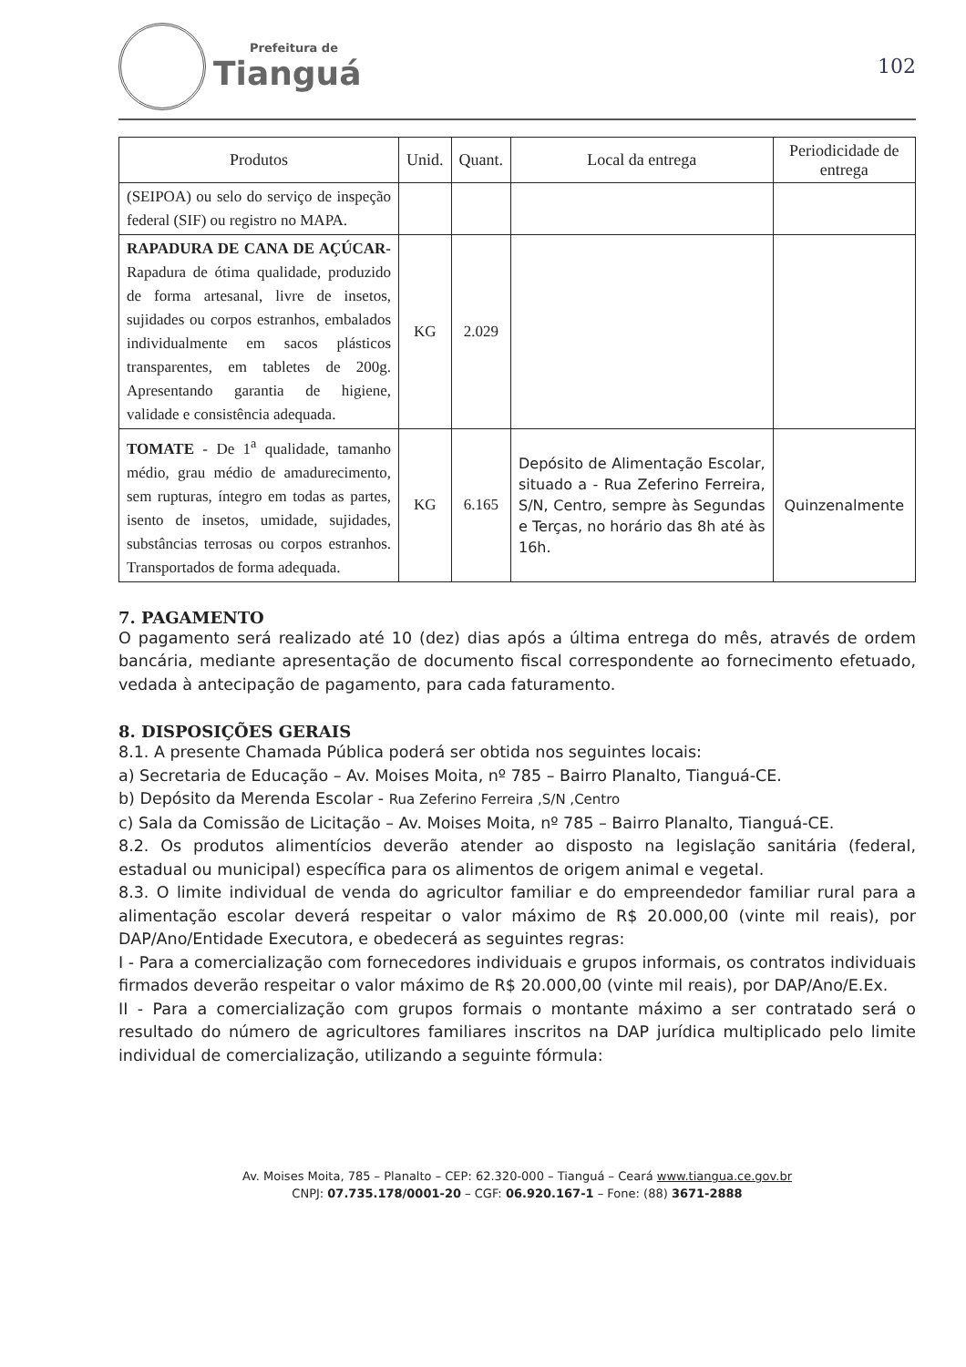Prefeitura de
Tianguá
102
| Produtos | Unid. | Quant. | Local da entrega | Periodicidade de entrega |
| --- | --- | --- | --- | --- |
| (SEIPOA) ou selo do serviço de inspeção federal (SIF) ou registro no MAPA. | | | | |
| RAPADURA DE CANA DE AÇÚCAR- Rapadura de ótima qualidade, produzido de forma artesanal, livre de insetos, sujidades ou corpos estranhos, embalados individualmente em sacos plásticos transparentes, em tabletes de 200g. Apresentando garantia de higiene, validade e consistência adequada. | KG | 2.029 | | |
| TOMATE - De 1<sup>a</sup> qualidade, tamanho médio, grau médio de amadurecimento, sem rupturas, íntegro em todas as partes, isento de insetos, umidade, sujidades, substâncias terrosas ou corpos estranhos. Transportados de forma adequada. | KG | 6.165 | Depósito de Alimentação Escolar, situado a - Rua Zeferino Ferreira, S/N, Centro, sempre às Segundas e Terças, no horário das 8h até às 16h. | Quinzenalmente |
7. PAGAMENTO
O pagamento será realizado até 10 (dez) dias após a última entrega do mês, através de ordem bancária, mediante apresentação de documento fiscal correspondente ao fornecimento efetuado, vedada à antecipação de pagamento, para cada faturamento.
8. DISPOSIÇÕES GERAIS
8.1. A presente Chamada Pública poderá ser obtida nos seguintes locais:
a) Secretaria de Educação – Av. Moises Moita, nº 785 – Bairro Planalto, Tianguá-CE.
b) Depósito da Merenda Escolar - Rua Zeferino Ferreira ,S/N ,Centro
c) Sala da Comissão de Licitação – Av. Moises Moita, nº 785 – Bairro Planalto, Tianguá-CE.
8.2. Os produtos alimentícios deverão atender ao disposto na legislação sanitária (federal, estadual ou municipal) específica para os alimentos de origem animal e vegetal.
8.3. O limite individual de venda do agricultor familiar e do empreendedor familiar rural para a alimentação escolar deverá respeitar o valor máximo de R$ 20.000,00 (vinte mil reais), por DAP/Ano/Entidade Executora, e obedecerá as seguintes regras:
I - Para a comercialização com fornecedores individuais e grupos informais, os contratos individuais firmados deverão respeitar o valor máximo de R$ 20.000,00 (vinte mil reais), por DAP/Ano/E.Ex.
II - Para a comercialização com grupos formais o montante máximo a ser contratado será o resultado do número de agricultores familiares inscritos na DAP jurídica multiplicado pelo limite individual de comercialização, utilizando a seguinte fórmula:
Av. Moises Moita, 785 – Planalto – CEP: 62.320-000 – Tianguá – Ceará www.tiangua.ce.gov.br
CNPJ: 07.735.178/0001-20 – CGF: 06.920.167-1 – Fone: (88) 3671-2888